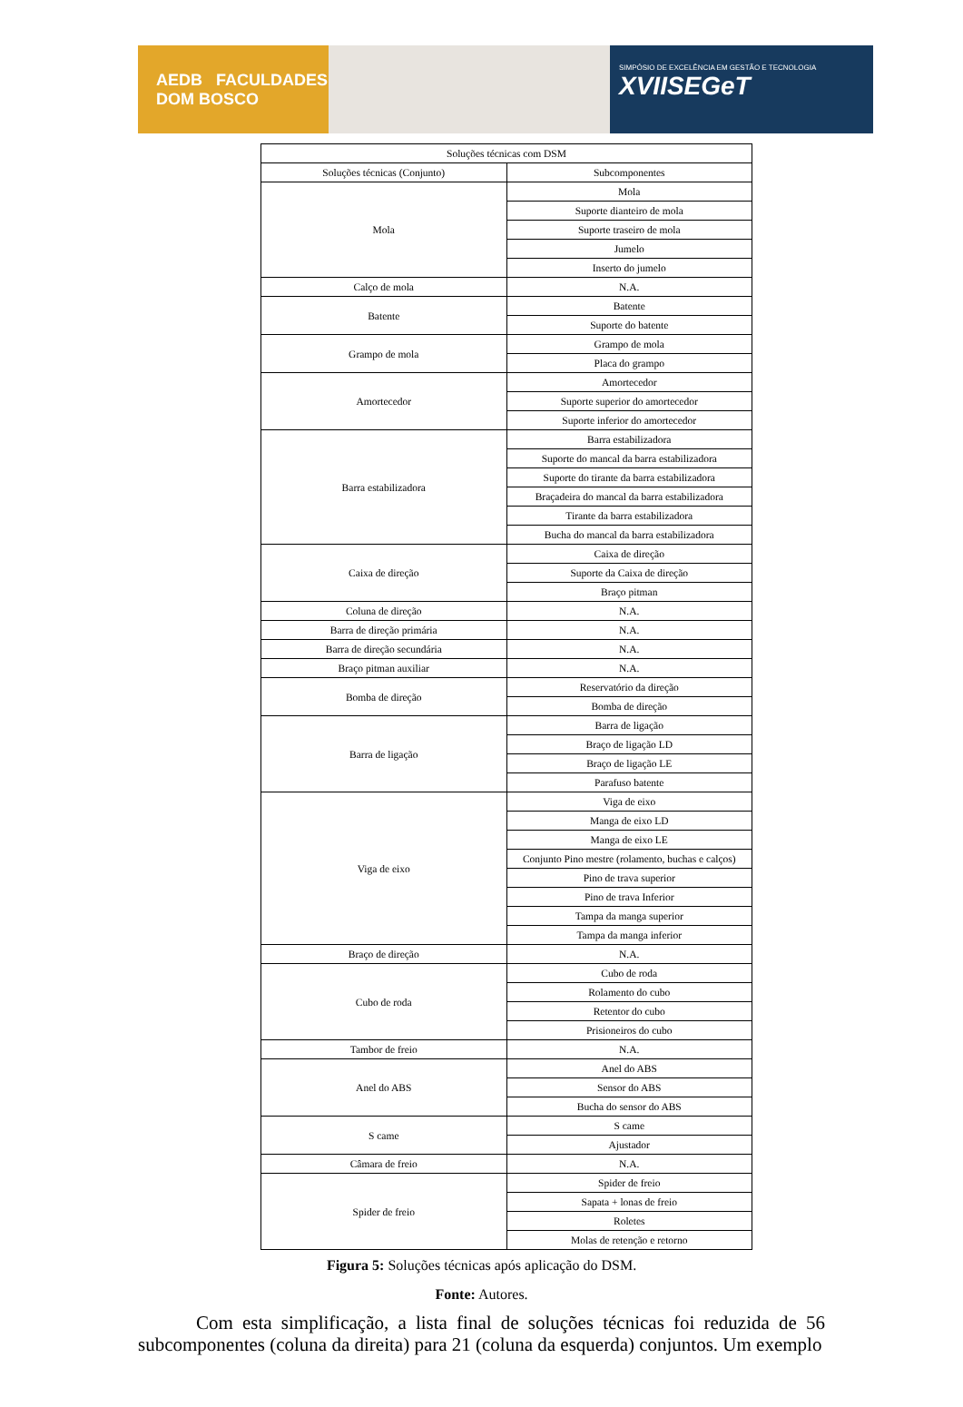AEDB FACULDADES DOM BOSCO
SIMPÓSIO DE EXCELÊNCIA EM GESTÃO E TECNOLOGIA
XVIISEGeT
| Soluções técnicas com DSM | |
| Soluções técnicas (Conjunto) | Subcomponentes |
| Mola | Mola |
| | Suporte dianteiro de mola |
| | Suporte traseiro de mola |
| | Jumelo |
| | Inserto do jumelo |
| Calço de mola | N.A. |
| Batente | Batente |
| | Suporte do batente |
| Grampo de mola | Grampo de mola |
| | Placa do grampo |
| Amortecedor | Amortecedor |
| | Suporte superior do amortecedor |
| | Suporte inferior do amortecedor |
| Barra estabilizadora | Barra estabilizadora |
| | Suporte do mancal da barra estabilizadora |
| | Suporte do tirante da barra estabilizadora |
| | Braçadeira do mancal da barra estabilizadora |
| | Tirante da barra estabilizadora |
| | Bucha do mancal da barra estabilizadora |
| Caixa de direção | Caixa de direção |
| | Suporte da Caixa de direção |
| | Braço pitman |
| Coluna de direção | N.A. |
| Barra de direção primária | N.A. |
| Barra de direção secundária | N.A. |
| Braço pitman auxiliar | N.A. |
| Bomba de direção | Reservatório da direção |
| | Bomba de direção |
| Barra de ligação | Barra de ligação |
| | Braço de ligação LD |
| | Braço de ligação LE |
| | Parafuso batente |
| Viga de eixo | Viga de eixo |
| | Manga de eixo LD |
| | Manga de eixo LE |
| | Conjunto Pino mestre (rolamento, buchas e calços) |
| | Pino de trava superior |
| | Pino de trava Inferior |
| | Tampa da manga superior |
| | Tampa da manga inferior |
| Braço de direção | N.A. |
| Cubo de roda | Cubo de roda |
| | Rolamento do cubo |
| | Retentor do cubo |
| | Prisioneiros do cubo |
| Tambor de freio | N.A. |
| Anel do ABS | Anel do ABS |
| | Sensor do ABS |
| | Bucha do sensor do ABS |
| S came | S came |
| | Ajustador |
| Câmara de freio | N.A. |
| Spider de freio | Spider de freio |
| | Sapata + lonas de freio |
| | Roletes |
| | Molas de retenção e retorno |
Figura 5: Soluções técnicas após aplicação do DSM.
Fonte: Autores.
Com esta simplificação, a lista final de soluções técnicas foi reduzida de 56 subcomponentes (coluna da direita) para 21 (coluna da esquerda) conjuntos. Um exemplo